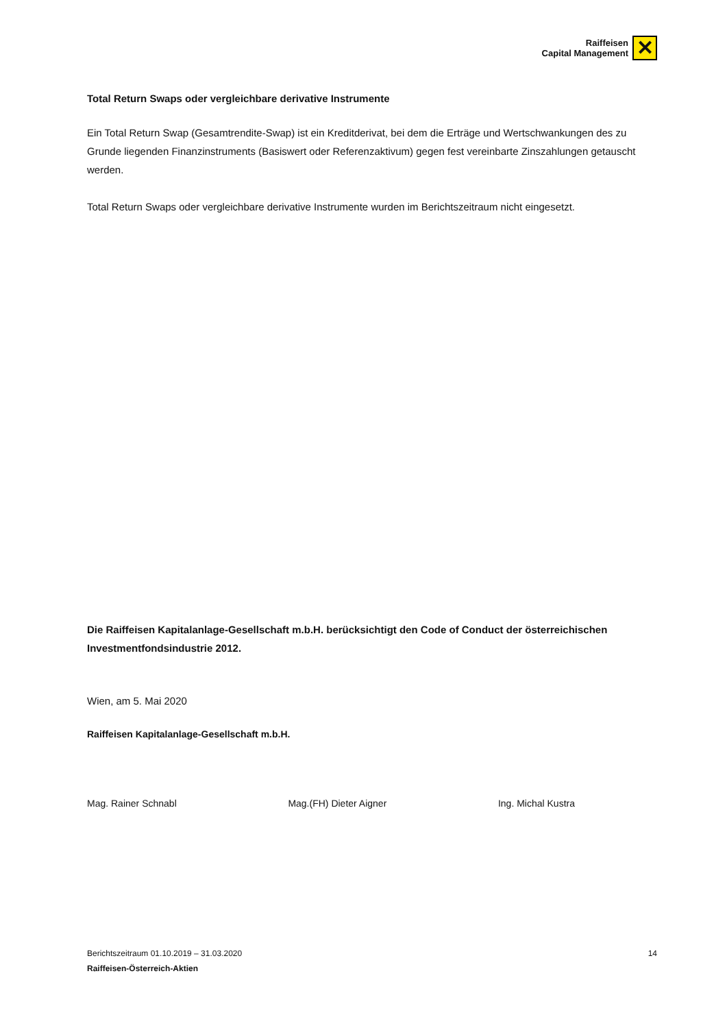Raiffeisen
Capital Management
✕
Total Return Swaps oder vergleichbare derivative Instrumente
Ein Total Return Swap (Gesamtrendite-Swap) ist ein Kreditderivat, bei dem die Erträge und Wertschwankungen des zu Grunde liegenden Finanzinstruments (Basiswert oder Referenzaktivum) gegen fest vereinbarte Zinszahlungen getauscht werden.
Total Return Swaps oder vergleichbare derivative Instrumente wurden im Berichtszeitraum nicht eingesetzt.
Die Raiffeisen Kapitalanlage-Gesellschaft m.b.H. berücksichtigt den Code of Conduct der österreichischen Investmentfondsindustrie 2012.
Wien, am 5. Mai 2020
Raiffeisen Kapitalanlage-Gesellschaft m.b.H.
Mag. Rainer Schnabl Mag.(FH) Dieter Aigner Ing. Michal Kustra
14 Berichtszeitraum 01.10.2019 – 31.03.2020
Raiffeisen-Österreich-Aktien